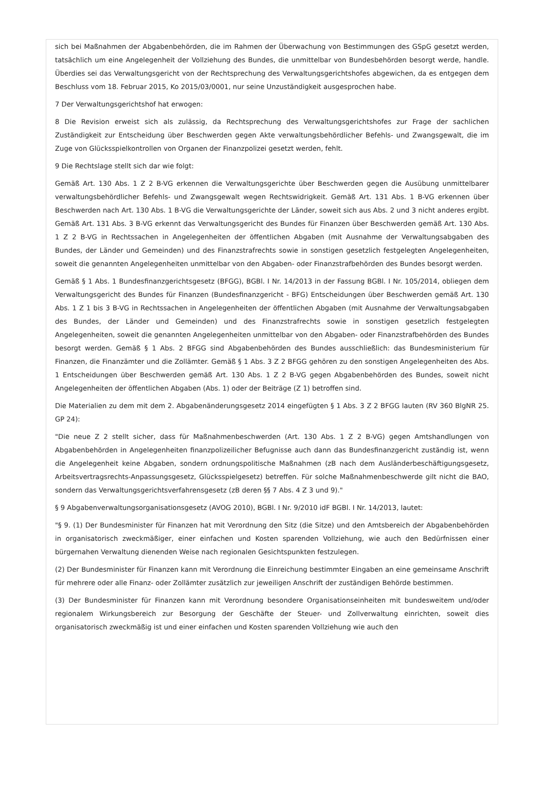sich bei Maßnahmen der Abgabenbehörden, die im Rahmen der Überwachung von Bestimmungen des GSpG gesetzt werden, tatsächlich um eine Angelegenheit der Vollziehung des Bundes, die unmittelbar von Bundesbehörden besorgt werde, handle. Überdies sei das Verwaltungsgericht von der Rechtsprechung des Verwaltungsgerichtshofes abgewichen, da es entgegen dem Beschluss vom 18. Februar 2015, Ko 2015/03/0001, nur seine Unzuständigkeit ausgesprochen habe.
7 Der Verwaltungsgerichtshof hat erwogen:
8 Die Revision erweist sich als zulässig, da Rechtsprechung des Verwaltungsgerichtshofes zur Frage der sachlichen Zuständigkeit zur Entscheidung über Beschwerden gegen Akte verwaltungsbehördlicher Befehls- und Zwangsgewalt, die im Zuge von Glücksspielkontrollen von Organen der Finanzpolizei gesetzt werden, fehlt.
9 Die Rechtslage stellt sich dar wie folgt:
Gemäß Art. 130 Abs. 1 Z 2 B-VG erkennen die Verwaltungsgerichte über Beschwerden gegen die Ausübung unmittelbarer verwaltungsbehördlicher Befehls- und Zwangsgewalt wegen Rechtswidrigkeit. Gemäß Art. 131 Abs. 1 B-VG erkennen über Beschwerden nach Art. 130 Abs. 1 B-VG die Verwaltungsgerichte der Länder, soweit sich aus Abs. 2 und 3 nicht anderes ergibt. Gemäß Art. 131 Abs. 3 B-VG erkennt das Verwaltungsgericht des Bundes für Finanzen über Beschwerden gemäß Art. 130 Abs. 1 Z 2 B-VG in Rechtssachen in Angelegenheiten der öffentlichen Abgaben (mit Ausnahme der Verwaltungsabgaben des Bundes, der Länder und Gemeinden) und des Finanzstrafrechts sowie in sonstigen gesetzlich festgelegten Angelegenheiten, soweit die genannten Angelegenheiten unmittelbar von den Abgaben- oder Finanzstrafbehörden des Bundes besorgt werden.
Gemäß § 1 Abs. 1 Bundesfinanzgerichtsgesetz (BFGG), BGBl. I Nr. 14/2013 in der Fassung BGBl. I Nr. 105/2014, obliegen dem Verwaltungsgericht des Bundes für Finanzen (Bundesfinanzgericht - BFG) Entscheidungen über Beschwerden gemäß Art. 130 Abs. 1 Z 1 bis 3 B-VG in Rechtssachen in Angelegenheiten der öffentlichen Abgaben (mit Ausnahme der Verwaltungsabgaben des Bundes, der Länder und Gemeinden) und des Finanzstrafrechts sowie in sonstigen gesetzlich festgelegten Angelegenheiten, soweit die genannten Angelegenheiten unmittelbar von den Abgaben- oder Finanzstrafbehörden des Bundes besorgt werden. Gemäß § 1 Abs. 2 BFGG sind Abgabenbehörden des Bundes ausschließlich: das Bundesministerium für Finanzen, die Finanzämter und die Zollämter. Gemäß § 1 Abs. 3 Z 2 BFGG gehören zu den sonstigen Angelegenheiten des Abs. 1 Entscheidungen über Beschwerden gemäß Art. 130 Abs. 1 Z 2 B-VG gegen Abgabenbehörden des Bundes, soweit nicht Angelegenheiten der öffentlichen Abgaben (Abs. 1) oder der Beiträge (Z 1) betroffen sind.
Die Materialien zu dem mit dem 2. Abgabenänderungsgesetz 2014 eingefügten § 1 Abs. 3 Z 2 BFGG lauten (RV 360 BlgNR 25. GP 24):
"Die neue Z 2 stellt sicher, dass für Maßnahmenbeschwerden (Art. 130 Abs. 1 Z 2 B-VG) gegen Amtshandlungen von Abgabenbehörden in Angelegenheiten finanzpolizeilicher Befugnisse auch dann das Bundesfinanzgericht zuständig ist, wenn die Angelegenheit keine Abgaben, sondern ordnungspolitische Maßnahmen (zB nach dem Ausländerbeschäftigungsgesetz, Arbeitsvertragsrechts-Anpassungsgesetz, Glücksspielgesetz) betreffen. Für solche Maßnahmenbeschwerde gilt nicht die BAO, sondern das Verwaltungsgerichtsverfahrensgesetz (zB deren §§ 7 Abs. 4 Z 3 und 9)."
§ 9 Abgabenverwaltungsorganisationsgesetz (AVOG 2010), BGBl. I Nr. 9/2010 idF BGBl. I Nr. 14/2013, lautet:
"§ 9. (1) Der Bundesminister für Finanzen hat mit Verordnung den Sitz (die Sitze) und den Amtsbereich der Abgabenbehörden in organisatorisch zweckmäßiger, einer einfachen und Kosten sparenden Vollziehung, wie auch den Bedürfnissen einer bürgernahen Verwaltung dienenden Weise nach regionalen Gesichtspunkten festzulegen.
(2) Der Bundesminister für Finanzen kann mit Verordnung die Einreichung bestimmter Eingaben an eine gemeinsame Anschrift für mehrere oder alle Finanz- oder Zollämter zusätzlich zur jeweiligen Anschrift der zuständigen Behörde bestimmen.
(3) Der Bundesminister für Finanzen kann mit Verordnung besondere Organisationseinheiten mit bundesweitem und/oder regionalem Wirkungsbereich zur Besorgung der Geschäfte der Steuer- und Zollverwaltung einrichten, soweit dies organisatorisch zweckmäßig ist und einer einfachen und Kosten sparenden Vollziehung wie auch den